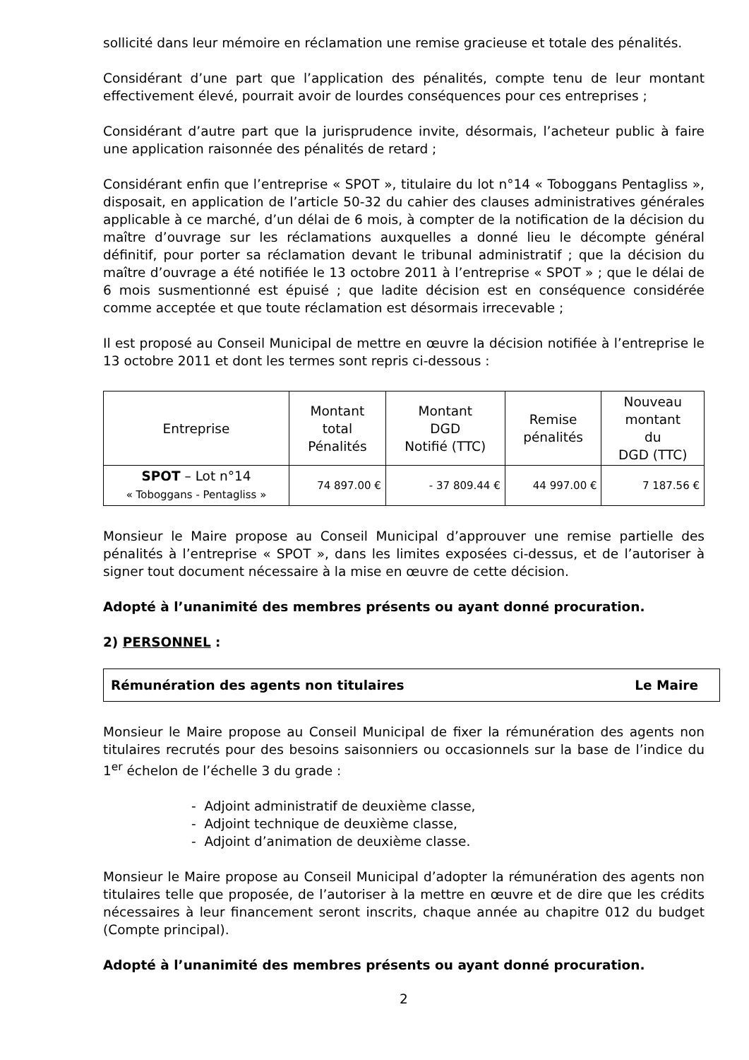sollicité dans leur mémoire en réclamation une remise gracieuse et totale des pénalités.
Considérant d’une part que l’application des pénalités, compte tenu de leur montant effectivement élevé, pourrait avoir de lourdes conséquences pour ces entreprises ;
Considérant d’autre part que la jurisprudence invite, désormais, l’acheteur public à faire une application raisonnée des pénalités de retard ;
Considérant enfin que l’entreprise « SPOT », titulaire du lot n°14 « Toboggans Pentagliss », disposait, en application de l’article 50-32 du cahier des clauses administratives générales applicable à ce marché, d’un délai de 6 mois, à compter de la notification de la décision du maître d’ouvrage sur les réclamations auxquelles a donné lieu le décompte général définitif, pour porter sa réclamation devant le tribunal administratif ; que la décision du maître d’ouvrage a été notifiée le 13 octobre 2011 à l’entreprise « SPOT » ; que le délai de 6 mois susmentionné est épuisé ; que ladite décision est en conséquence considérée comme acceptée et que toute réclamation est désormais irrecevable ;
Il est proposé au Conseil Municipal de mettre en œuvre la décision notifiée à l’entreprise le 13 octobre 2011 et dont les termes sont repris ci-dessous :
| Entreprise | Montant total Pénalités | Montant DGD Notifié (TTC) | Remise pénalités | Nouveau montant du DGD (TTC) |
| SPOT – Lot n°14 « Toboggans - Pentagliss » | 74 897.00 € | - 37 809.44 € | 44 997.00 € | 7 187.56 € |
Monsieur le Maire propose au Conseil Municipal d’approuver une remise partielle des pénalités à l’entreprise « SPOT », dans les limites exposées ci-dessus, et de l’autoriser à signer tout document nécessaire à la mise en œuvre de cette décision.
Adopté à l’unanimité des membres présents ou ayant donné procuration.
2) PERSONNEL :
Rémunération des agents non titulaires Le Maire
Monsieur le Maire propose au Conseil Municipal de fixer la rémunération des agents non titulaires recrutés pour des besoins saisonniers ou occasionnels sur la base de l’indice du 1<sup>er</sup> échelon de l’échelle 3 du grade :
- Adjoint administratif de deuxième classe,
- Adjoint technique de deuxième classe,
- Adjoint d’animation de deuxième classe.
Monsieur le Maire propose au Conseil Municipal d’adopter la rémunération des agents non titulaires telle que proposée, de l’autoriser à la mettre en œuvre et de dire que les crédits nécessaires à leur financement seront inscrits, chaque année au chapitre 012 du budget (Compte principal).
Adopté à l’unanimité des membres présents ou ayant donné procuration.
2